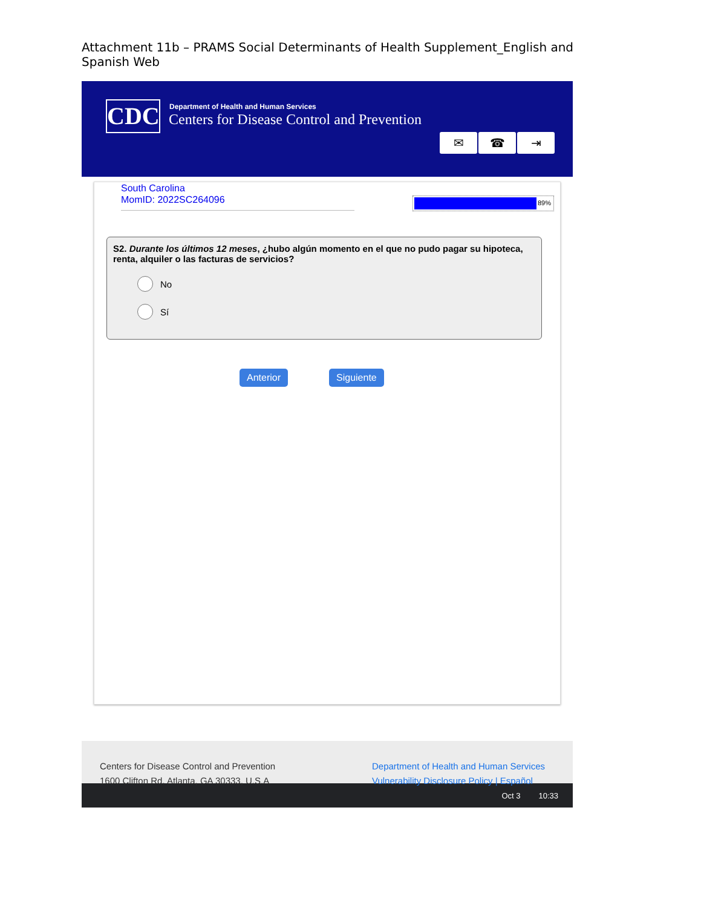Attachment 11b – PRAMS Social Determinants of Health Supplement_English and Spanish Web
CDC
Department of Health and Human Services
Centers for Disease Control and Prevention
✉ ☎ ⇥
South Carolina
MomID: 2022SC264096
89%
S2. Durante los últimos 12 meses, ¿hubo algún momento en el que no pudo pagar su hipoteca, renta, alquiler o las facturas de servicios?
No
Sí
Anterior Siguiente
Centers for Disease Control and Prevention
1600 Clifton Rd. Atlanta, GA 30333, U.S.A
Department of Health and Human Services
Vulnerability Disclosure Policy | Español
Oct 3 10:33